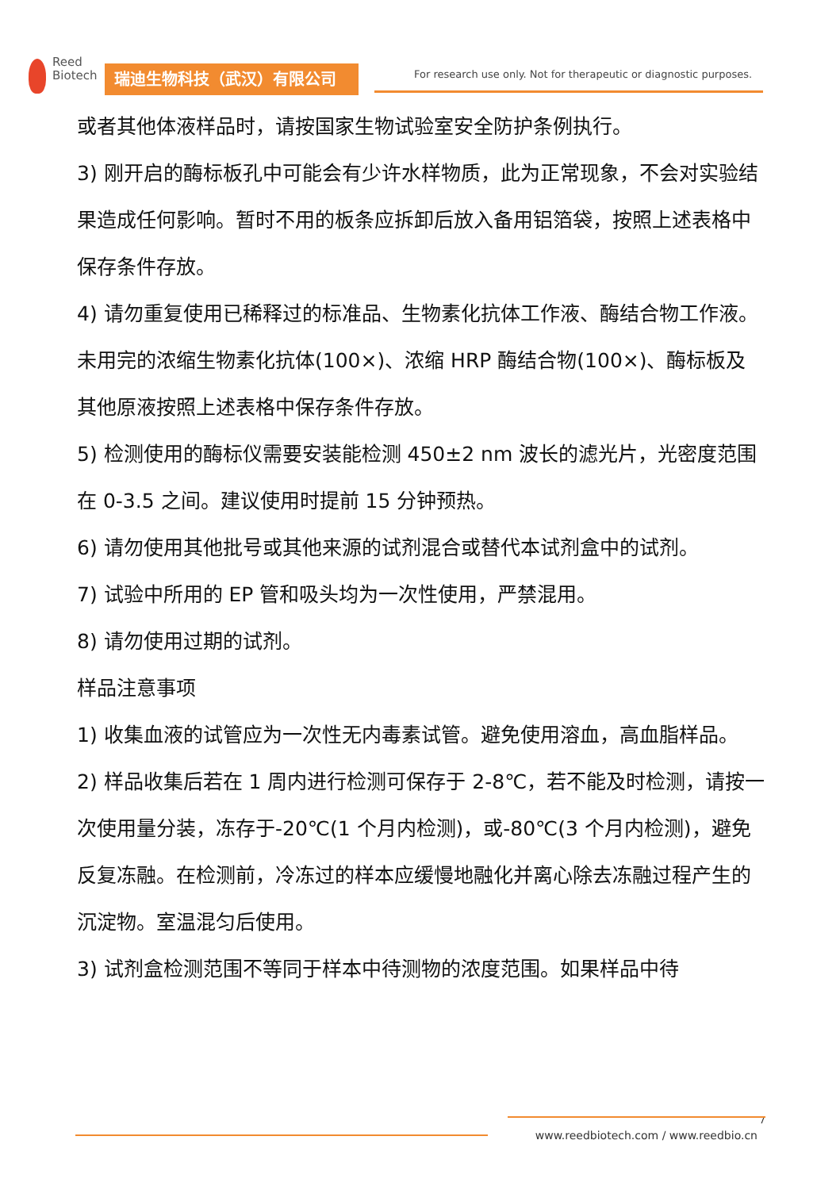Reed
Biotech
瑞迪生物科技（武汉）有限公司
For research use only. Not for therapeutic or diagnostic purposes.
或者其他体液样品时，请按国家生物试验室安全防护条例执行。
3) 刚开启的酶标板孔中可能会有少许水样物质，此为正常现象，不会对实验结果造成任何影响。暂时不用的板条应拆卸后放入备用铝箔袋，按照上述表格中保存条件存放。
4) 请勿重复使用已稀释过的标准品、生物素化抗体工作液、酶结合物工作液。未用完的浓缩生物素化抗体(100×)、浓缩 HRP 酶结合物(100×)、酶标板及其他原液按照上述表格中保存条件存放。
5) 检测使用的酶标仪需要安装能检测 450±2 nm 波长的滤光片，光密度范围在 0-3.5 之间。建议使用时提前 15 分钟预热。
6) 请勿使用其他批号或其他来源的试剂混合或替代本试剂盒中的试剂。
7) 试验中所用的 EP 管和吸头均为一次性使用，严禁混用。
8) 请勿使用过期的试剂。
样品注意事项
1) 收集血液的试管应为一次性无内毒素试管。避免使用溶血，高血脂样品。
2) 样品收集后若在 1 周内进行检测可保存于 2-8℃，若不能及时检测，请按一次使用量分装，冻存于-20℃(1 个月内检测)，或-80℃(3 个月内检测)，避免反复冻融。在检测前，冷冻过的样本应缓慢地融化并离心除去冻融过程产生的沉淀物。室温混匀后使用。
3) 试剂盒检测范围不等同于样本中待测物的浓度范围。如果样品中待
7
www.reedbiotech.com / www.reedbio.cn